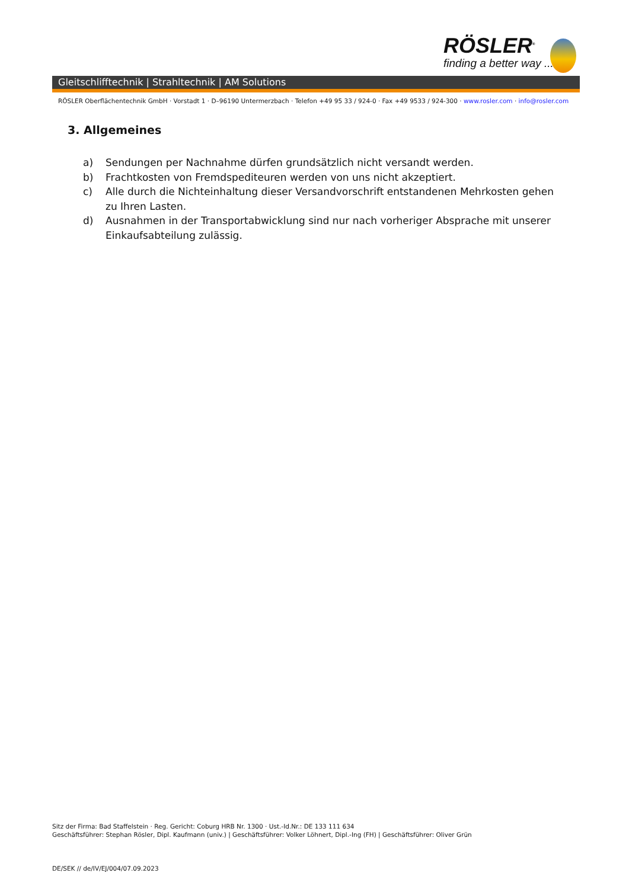RÖSLER<sup>®</sup>
finding a better way ...
Gleitschlifftechnik | Strahltechnik | AM Solutions
RÖSLER Oberflächentechnik GmbH · Vorstadt 1 · D–96190 Untermerzbach · Telefon +49 95 33 / 924-0 · Fax +49 9533 / 924-300 · www.rosler.com · info@rosler.com
3. Allgemeines
a) Sendungen per Nachnahme dürfen grundsätzlich nicht versandt werden.
b) Frachtkosten von Fremdspediteuren werden von uns nicht akzeptiert.
c) Alle durch die Nichteinhaltung dieser Versandvorschrift entstandenen Mehrkosten gehen zu Ihren Lasten.
d) Ausnahmen in der Transportabwicklung sind nur nach vorheriger Absprache mit unserer Einkaufsabteilung zulässig.
Sitz der Firma: Bad Staffelstein · Reg. Gericht: Coburg HRB Nr. 1300 · Ust.-Id.Nr.: DE 133 111 634
Geschäftsführer: Stephan Rösler, Dipl. Kaufmann (univ.) | Geschäftsführer: Volker Löhnert, Dipl.-Ing (FH) | Geschäftsführer: Oliver Grün
DE/SEK // de/IV/EJ/004/07.09.2023